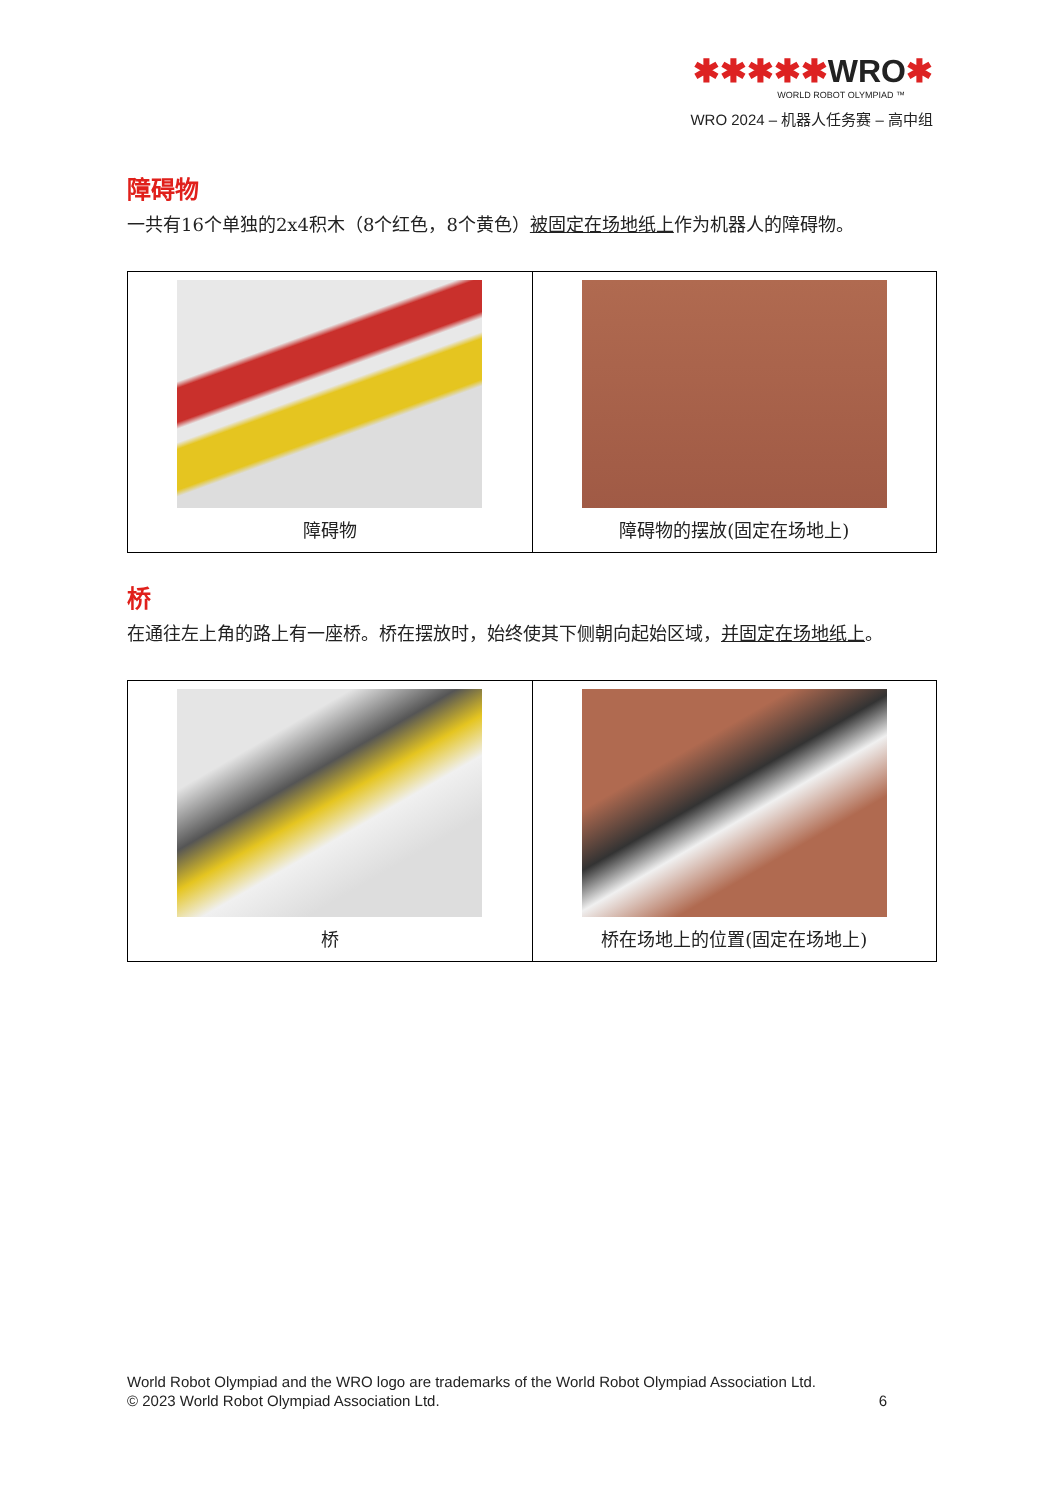✱✱✱✱✱WRO✱
WORLD ROBOT OLYMPIAD ™
WRO 2024 – 机器人任务赛 – 高中组
障碍物
一共有16个单独的2x4积木（8个红色，8个黄色）被固定在场地纸上作为机器人的障碍物。
| 障碍物 | 障碍物的摆放(固定在场地上) |
桥
在通往左上角的路上有一座桥。桥在摆放时，始终使其下侧朝向起始区域，并固定在场地纸上。
| 桥 | 桥在场地上的位置(固定在场地上) |
World Robot Olympiad and the WRO logo are trademarks of the World Robot Olympiad Association Ltd.
© 2023 World Robot Olympiad Association Ltd. 6